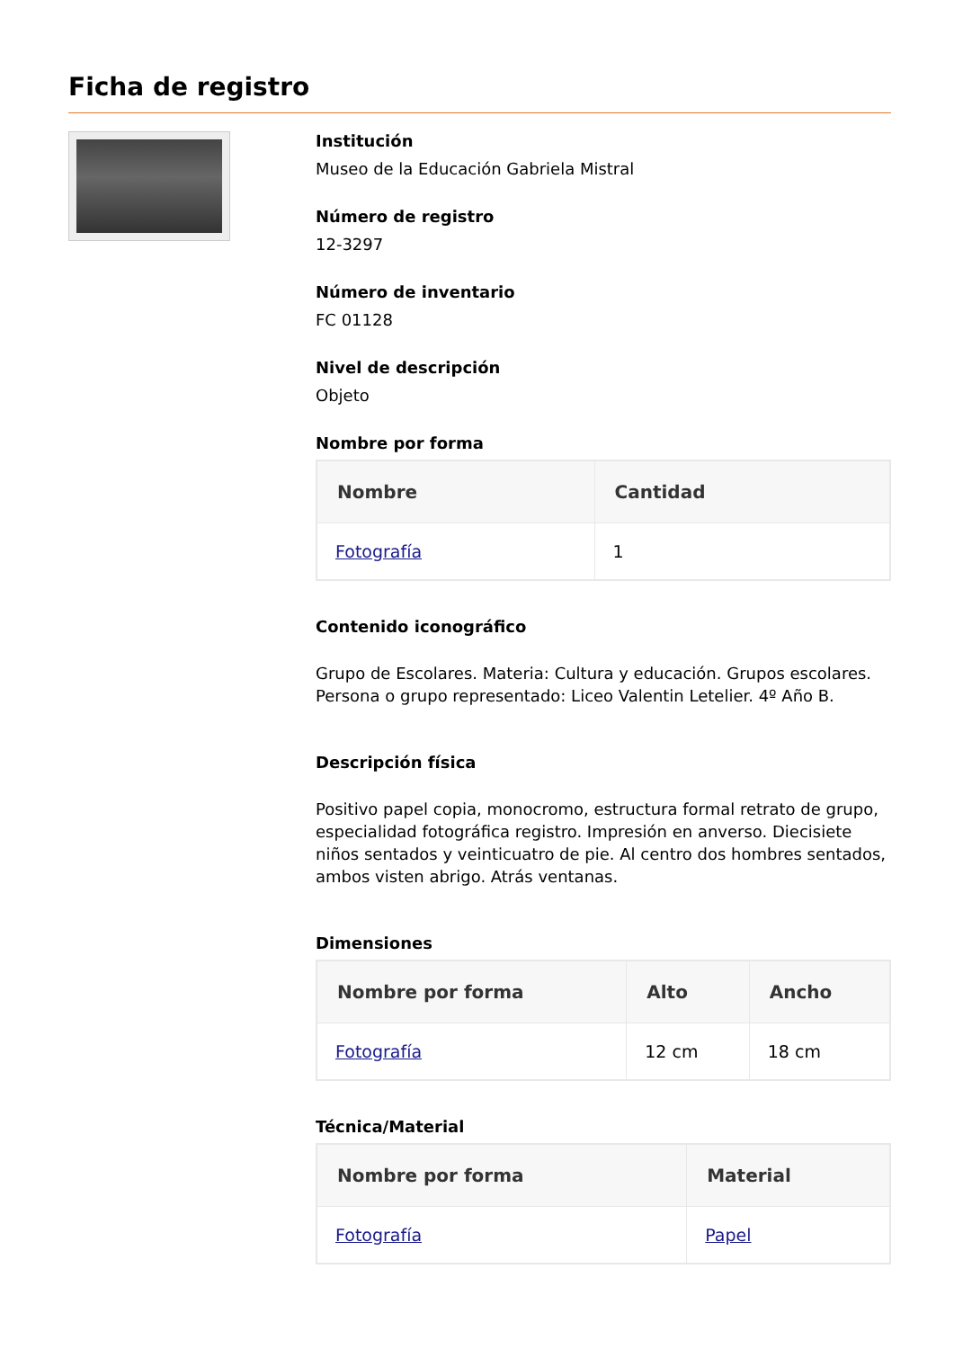Ficha de registro
Institución
Museo de la Educación Gabriela Mistral
Número de registro
12-3297
Número de inventario
FC 01128
Nivel de descripción
Objeto
Nombre por forma
| Nombre | Cantidad |
| --- | --- |
| Fotografía | 1 |
Contenido iconográfico
Grupo de Escolares. Materia: Cultura y educación. Grupos escolares. Persona o grupo representado: Liceo Valentin Letelier. 4º Año B.
Descripción física
Positivo papel copia, monocromo, estructura formal retrato de grupo, especialidad fotográfica registro. Impresión en anverso. Diecisiete niños sentados y veinticuatro de pie. Al centro dos hombres sentados, ambos visten abrigo. Atrás ventanas.
Dimensiones
| Nombre por forma | Alto | Ancho |
| --- | --- | --- |
| Fotografía | 12 cm | 18 cm |
Técnica/Material
| Nombre por forma | Material |
| --- | --- |
| Fotografía | Papel |